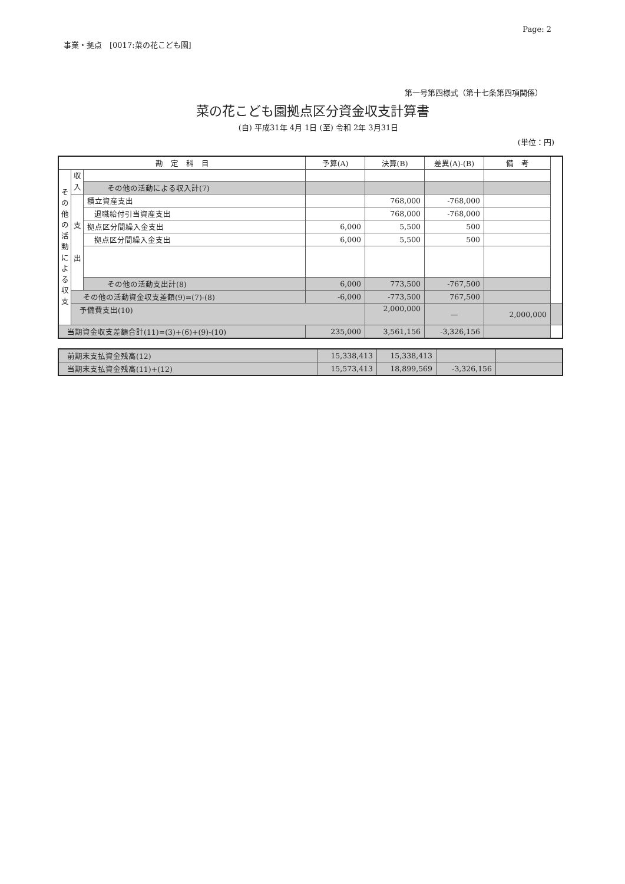Page: 2
事業・拠点　[0017:菜の花こども園]
第一号第四様式（第十七条第四項関係）
菜の花こども園拠点区分資金収支計算書
(自) 平成31年 4月 1日 (至) 令和 2年 3月31日
(単位：円)
| 勘 定 科 目 | | | 予算(A) | 決算(B) | 差異(A)-(B) | 備 考 | |
| --- | --- | --- | --- | --- | --- | --- | --- |
| そ の 他 の 活 動 に よ る 収 支 | 収 入 | | | | | | |
| | | その他の活動による収入計(7) | | | | | |
| | 支 出 | 積立資産支出 | | 768,000 | -768,000 | | |
| | | 退職給付引当資産支出 | | 768,000 | -768,000 | | |
| | | 拠点区分間繰入金支出 | 6,000 | 5,500 | 500 | | |
| | | 拠点区分間繰入金支出 | 6,000 | 5,500 | 500 | | |
| | | その他の活動支出計(8) | 6,000 | 773,500 | -767,500 | | |
| | その他の活動資金収支差額(9)=(7)-(8) | | -6,000 | -773,500 | 767,500 | | |
| | 予備費支出(10) | | | 2,000,000 | — | 2,000,000 | |
| 当期資金収支差額合計(11)=(3)+(6)+(9)-(10) | | | 235,000 | 3,561,156 | -3,326,156 | | |
| 前期末支払資金残高(12) | 15,338,413 | 15,338,413 | | |
| 当期末支払資金残高(11)+(12) | 15,573,413 | 18,899,569 | -3,326,156 | |